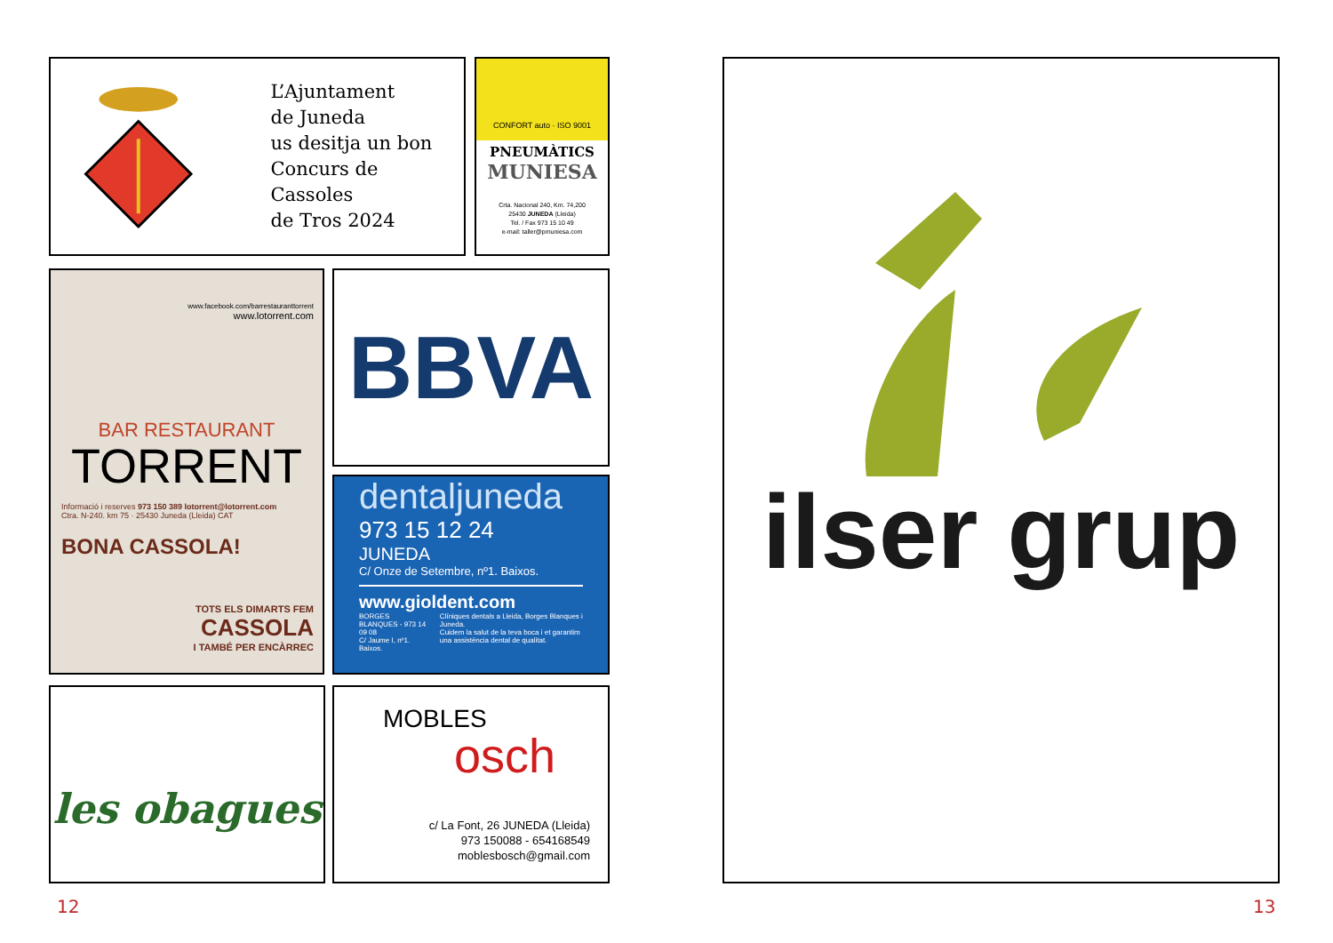L’Ajuntament
de Juneda
us desitja un bon
Concurs de Cassoles
de Tros 2024
CONFORT auto · ISO 9001
PNEUMÀTICS
MUNIESA
Crta. Nacional 240, Km. 74,200
25430 JUNEDA (Lleida)
Tel. / Fax 973 15 10 49
e-mail: taller@pmuniesa.com
www.facebook.com/barrestauranttorrent
www.lotorrent.com
BAR RESTAURANT
TORRENT
Informació i reserves 973 150 389 lotorrent@lotorrent.com
Ctra. N-240. km 75 · 25430 Juneda (Lleida) CAT
BONA CASSOLA!
TOTS ELS DIMARTS FEM
CASSOLA
I TAMBÉ PER ENCÀRREC
BBVA
dentaljuneda
973 15 12 24
JUNEDA
C/ Onze de Setembre, nº1. Baixos.
www.gioldent.com
BORGES BLANQUES - 973 14 09 08
C/ Jaume I, nº1. Baixos.
Clíniques dentals a Lleida, Borges Blanques i Juneda.
Cuidem la salut de la teva boca i et garantim una assistència dental de qualitat.
les obagues
MOBLES
osch
c/ La Font, 26 JUNEDA (Lleida)
973 150088 - 654168549
moblesbosch@gmail.com
ilser grup
12 13